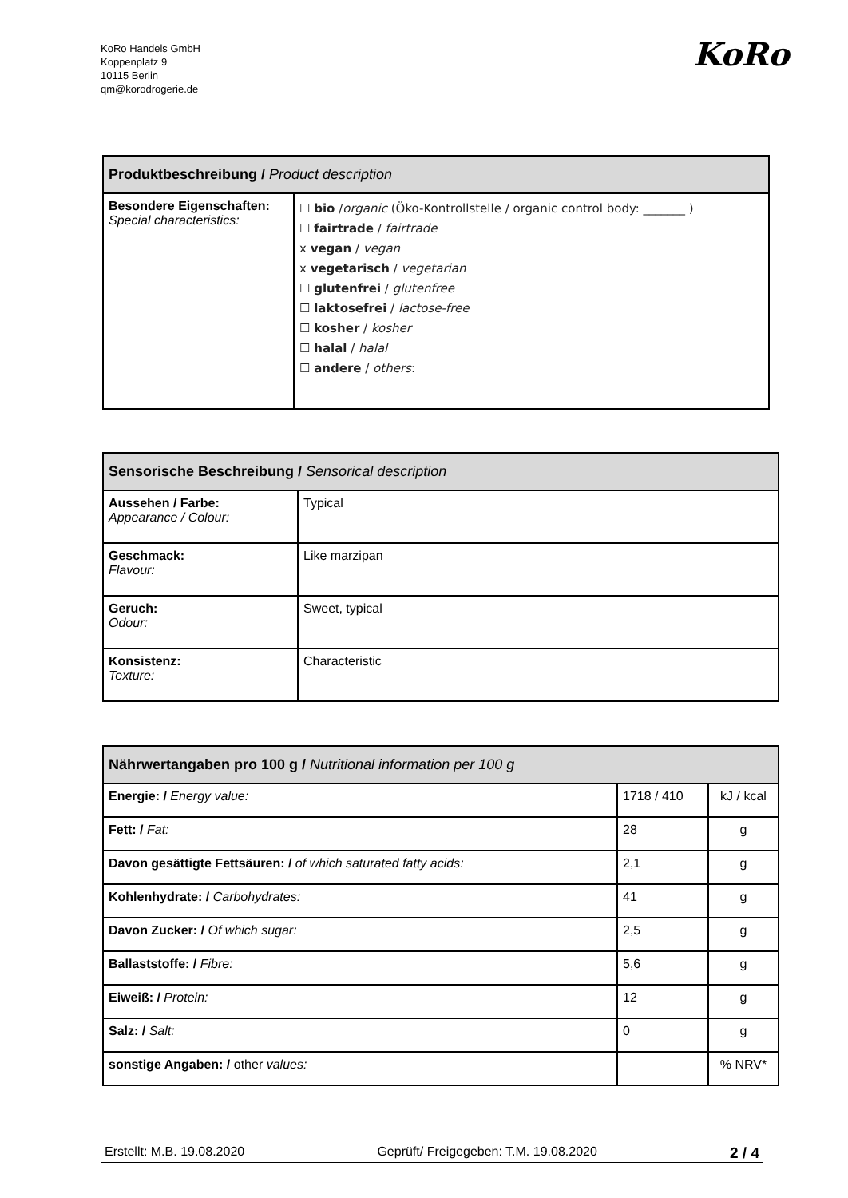KoRo Handels GmbH
Koppenplatz 9
10115 Berlin
qm@korodrogerie.de
KoRo
| Produktbeschreibung / Product description | |
| --- | --- |
| Besondere Eigenschaften: Special characteristics: | ☐ bio / organic (Öko-Kontrollstelle / organic control body: _______ ) ☐ fairtrade / fairtrade x vegan / vegan x vegetarisch / vegetarian ☐ glutenfrei / glutenfree ☐ laktosefrei / lactose-free ☐ kosher / kosher ☐ halal / halal ☐ andere / others : |
| Sensorische Beschreibung / Sensorical description | |
| --- | --- |
| Aussehen / Farbe: Appearance / Colour: | Typical |
| Geschmack: Flavour: | Like marzipan |
| Geruch: Odour: | Sweet, typical |
| Konsistenz: Texture: | Characteristic |
| Nährwertangaben pro 100 g / Nutritional information per 100 g | | |
| --- | --- | --- |
| Energie: / Energy value: | 1718 / 410 | kJ / kcal |
| Fett: / Fat: | 28 | g |
| Davon gesättigte Fettsäuren: / of which saturated fatty acids: | 2,1 | g |
| Kohlenhydrate: / Carbohydrates: | 41 | g |
| Davon Zucker: / Of which sugar: | 2,5 | g |
| Ballaststoffe: / Fibre: | 5,6 | g |
| Eiweiß: / Protein: | 12 | g |
| Salz: / Salt: | 0 | g |
| sonstige Angaben: / other values: | | % NRV* |
Erstellt: M.B. 19.08.2020 Geprüft/ Freigegeben: T.M. 19.08.2020 2 / 4